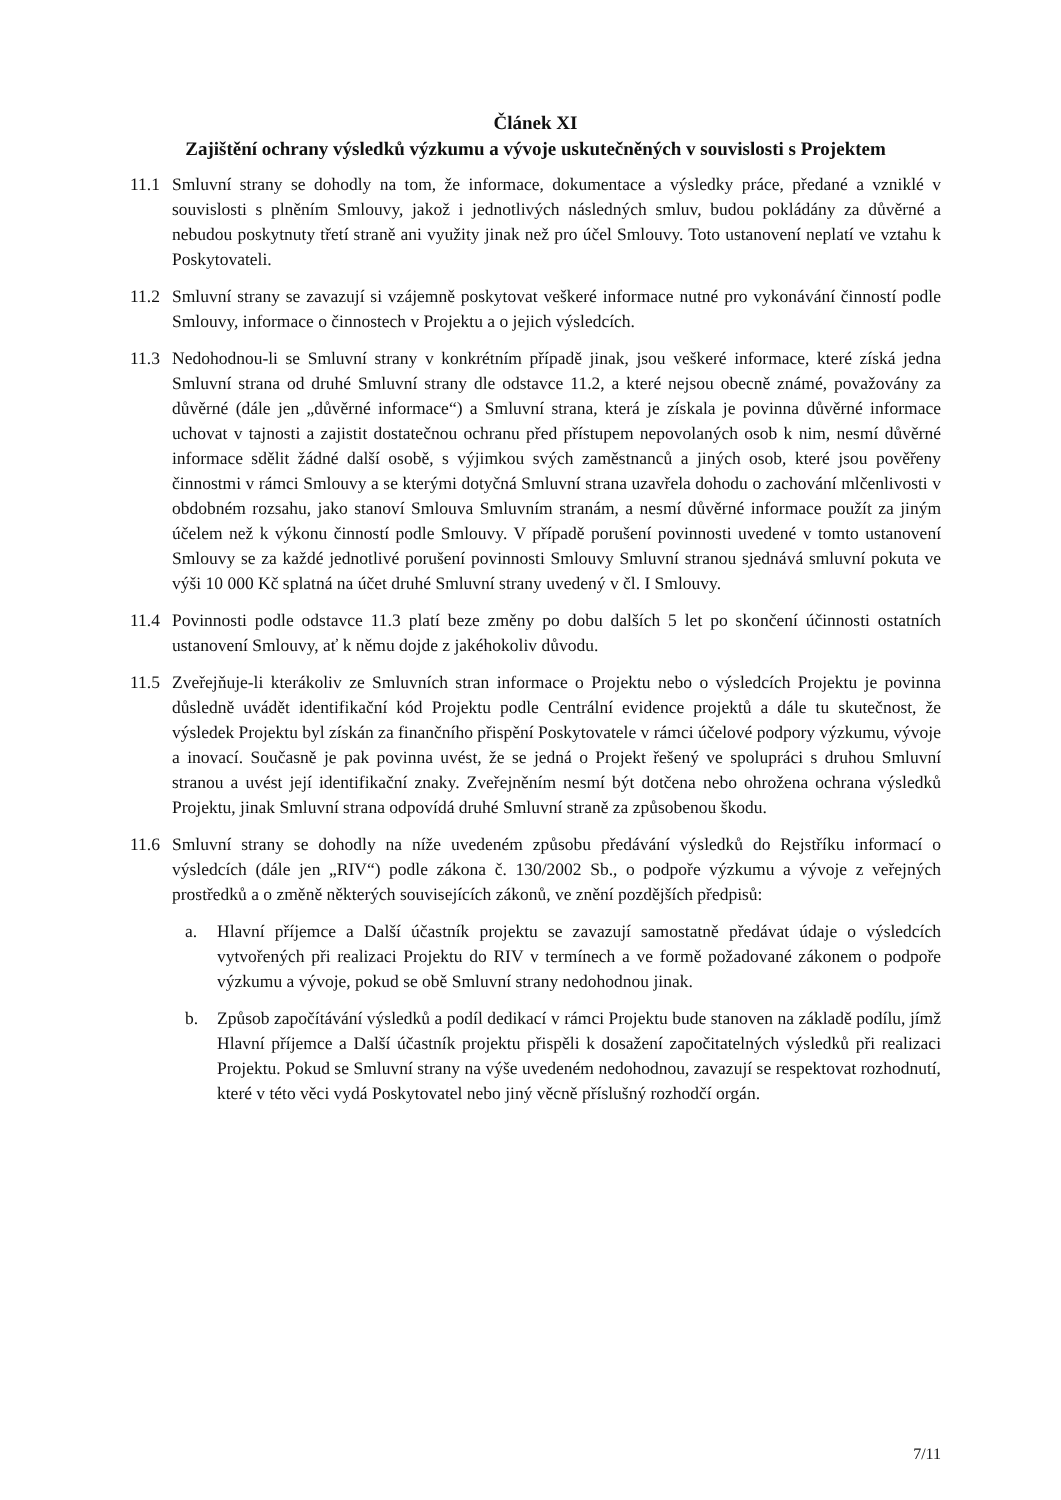Článek XI
Zajištění ochrany výsledků výzkumu a vývoje uskutečněných v souvislosti s Projektem
11.1 Smluvní strany se dohodly na tom, že informace, dokumentace a výsledky práce, předané a vzniklé v souvislosti s plněním Smlouvy, jakož i jednotlivých následných smluv, budou pokládány za důvěrné a nebudou poskytnuty třetí straně ani využity jinak než pro účel Smlouvy. Toto ustanovení neplatí ve vztahu k Poskytovateli.
11.2 Smluvní strany se zavazují si vzájemně poskytovat veškeré informace nutné pro vykonávání činností podle Smlouvy, informace o činnostech v Projektu a o jejich výsledcích.
11.3 Nedohodnou-li se Smluvní strany v konkrétním případě jinak, jsou veškeré informace, které získá jedna Smluvní strana od druhé Smluvní strany dle odstavce 11.2, a které nejsou obecně známé, považovány za důvěrné (dále jen „důvěrné informace“) a Smluvní strana, která je získala je povinna důvěrné informace uchovat v tajnosti a zajistit dostatečnou ochranu před přístupem nepovolaných osob k nim, nesmí důvěrné informace sdělit žádné další osobě, s výjimkou svých zaměstnanců a jiných osob, které jsou pověřeny činnostmi v rámci Smlouvy a se kterými dotyčná Smluvní strana uzavřela dohodu o zachování mlčenlivosti v obdobném rozsahu, jako stanoví Smlouva Smluvním stranám, a nesmí důvěrné informace použít za jiným účelem než k výkonu činností podle Smlouvy. V případě porušení povinnosti uvedené v tomto ustanovení Smlouvy se za každé jednotlivé porušení povinnosti Smlouvy Smluvní stranou sjednává smluvní pokuta ve výši 10 000 Kč splatná na účet druhé Smluvní strany uvedený v čl. I Smlouvy.
11.4 Povinnosti podle odstavce 11.3 platí beze změny po dobu dalších 5 let po skončení účinnosti ostatních ustanovení Smlouvy, ať k němu dojde z jakéhokoliv důvodu.
11.5 Zveřejňuje-li kterákoliv ze Smluvních stran informace o Projektu nebo o výsledcích Projektu je povinna důsledně uvádět identifikační kód Projektu podle Centrální evidence projektů a dále tu skutečnost, že výsledek Projektu byl získán za finančního přispění Poskytovatele v rámci účelové podpory výzkumu, vývoje a inovací. Současně je pak povinna uvést, že se jedná o Projekt řešený ve spolupráci s druhou Smluvní stranou a uvést její identifikační znaky. Zveřejněním nesmí být dotčena nebo ohrožena ochrana výsledků Projektu, jinak Smluvní strana odpovídá druhé Smluvní straně za způsobenou škodu.
11.6 Smluvní strany se dohodly na níže uvedeném způsobu předávání výsledků do Rejstříku informací o výsledcích (dále jen „RIV“) podle zákona č. 130/2002 Sb., o podpoře výzkumu a vývoje z veřejných prostředků a o změně některých souvisejících zákonů, ve znění pozdějších předpisů:
a. Hlavní příjemce a Další účastník projektu se zavazují samostatně předávat údaje o výsledcích vytvořených při realizaci Projektu do RIV v termínech a ve formě požadované zákonem o podpoře výzkumu a vývoje, pokud se obě Smluvní strany nedohodnou jinak.
b. Způsob započítávání výsledků a podíl dedikací v rámci Projektu bude stanoven na základě podílu, jímž Hlavní příjemce a Další účastník projektu přispěli k dosažení započitatelných výsledků při realizaci Projektu. Pokud se Smluvní strany na výše uvedeném nedohodnou, zavazují se respektovat rozhodnutí, které v této věci vydá Poskytovatel nebo jiný věcně příslušný rozhodčí orgán.
7/11